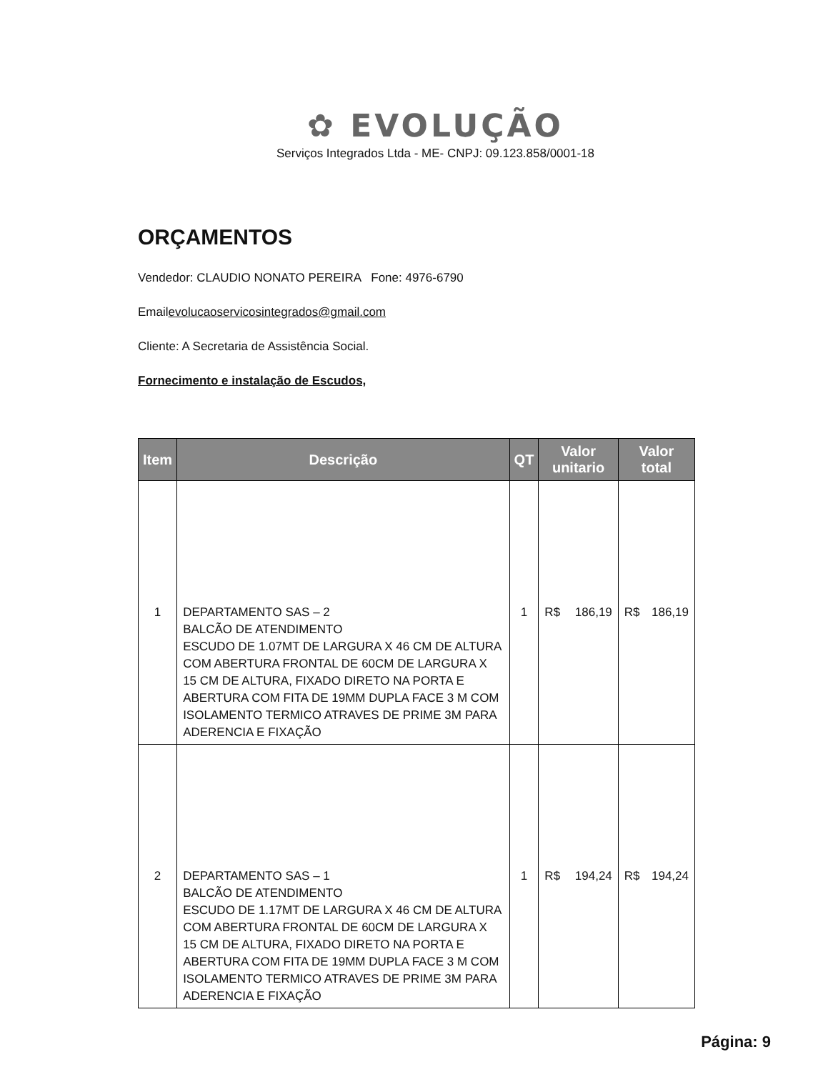✿ EVOLUÇÃO
Serviços Integrados Ltda - ME- CNPJ: 09.123.858/0001-18
ORÇAMENTOS
Vendedor: CLAUDIO NONATO PEREIRA Fone: 4976-6790
Emailevolucaoservicosintegrados@gmail.com
Cliente: A Secretaria de Assistência Social.
Fornecimento e instalação de Escudos,
| Item | Descrição | QT | Valor unitario | | Valor total | |
| --- | --- | --- | --- | --- | --- | --- |
| 1 | DEPARTAMENTO SAS – 2 BALCÃO DE ATENDIMENTO ESCUDO DE 1.07MT DE LARGURA X 46 CM DE ALTURA COM ABERTURA FRONTAL DE 60CM DE LARGURA X 15 CM DE ALTURA, FIXADO DIRETO NA PORTA E ABERTURA COM FITA DE 19MM DUPLA FACE 3 M COM ISOLAMENTO TERMICO ATRAVES DE PRIME 3M PARA ADERENCIA E FIXAÇÃO | 1 | R$ | 186,19 | R$ | 186,19 |
| 2 | DEPARTAMENTO SAS – 1 BALCÃO DE ATENDIMENTO ESCUDO DE 1.17MT DE LARGURA X 46 CM DE ALTURA COM ABERTURA FRONTAL DE 60CM DE LARGURA X 15 CM DE ALTURA, FIXADO DIRETO NA PORTA E ABERTURA COM FITA DE 19MM DUPLA FACE 3 M COM ISOLAMENTO TERMICO ATRAVES DE PRIME 3M PARA ADERENCIA E FIXAÇÃO | 1 | R$ | 194,24 | R$ | 194,24 |
Página: 9